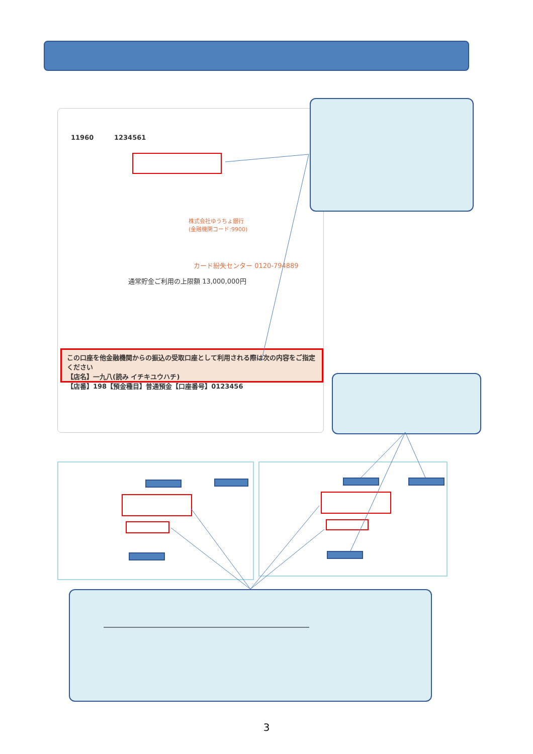11960 1234561
株式会社ゆうちょ銀行
(金融機関コード:9900)
カード紛失センター 0120-794889
通常貯金ご利用の上限額 13,000,000円
この口座を他金融機関からの振込の受取口座として利用される際は次の内容をご指定ください
【店名】一九八(読み イチキユウハチ)
【店番】198【預金種目】普通預金【口座番号】0123456
3